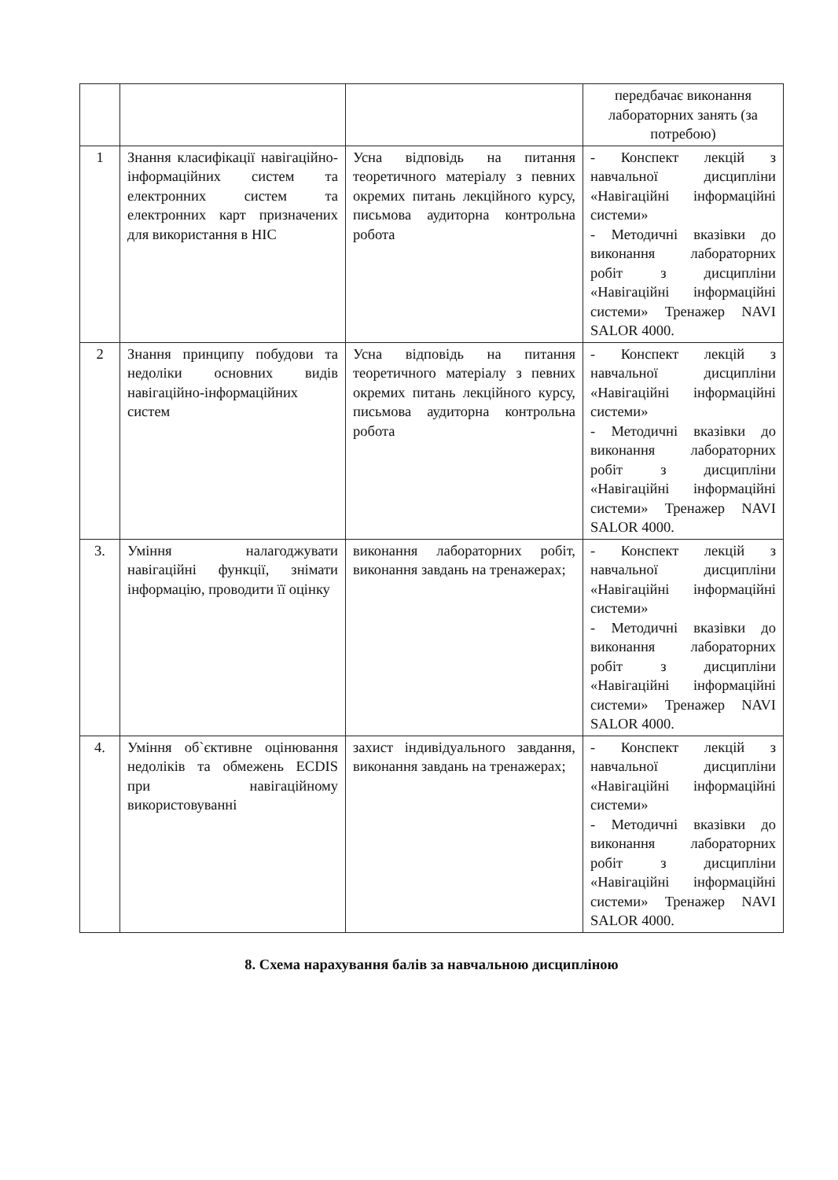| | | | передбачає виконання лабораторних занять (за потребою) |
| 1 | Знання класифікації навігаційно-інформаційних систем та електронних систем та електронних карт призначених для використання в НІС | Усна відповідь на питання теоретичного матеріалу з певних окремих питань лекційного курсу, письмова аудиторна контрольна робота | - Конспект лекцій з навчальної дисципліни «Навігаційні інформаційні системи» - Методичні вказівки до виконання лабораторних робіт з дисципліни «Навігаційні інформаційні системи» Тренажер NAVI SALOR 4000. |
| 2 | Знання принципу побудови та недоліки основних видів навігаційно-інформаційних систем | Усна відповідь на питання теоретичного матеріалу з певних окремих питань лекційного курсу, письмова аудиторна контрольна робота | - Конспект лекцій з навчальної дисципліни «Навігаційні інформаційні системи» - Методичні вказівки до виконання лабораторних робіт з дисципліни «Навігаційні інформаційні системи» Тренажер NAVI SALOR 4000. |
| 3. | Уміння налагоджувати навігаційні функції, знімати інформацію, проводити її оцінку | виконання лабораторних робіт, виконання завдань на тренажерах; | - Конспект лекцій з навчальної дисципліни «Навігаційні інформаційні системи» - Методичні вказівки до виконання лабораторних робіт з дисципліни «Навігаційні інформаційні системи» Тренажер NAVI SALOR 4000. |
| 4. | Уміння об`єктивне оцінювання недоліків та обмежень ECDIS при навігаційному використовуванні | захист індивідуального завдання, виконання завдань на тренажерах; | - Конспект лекцій з навчальної дисципліни «Навігаційні інформаційні системи» - Методичні вказівки до виконання лабораторних робіт з дисципліни «Навігаційні інформаційні системи» Тренажер NAVI SALOR 4000. |
8. Схема нарахування балів за навчальною дисципліною